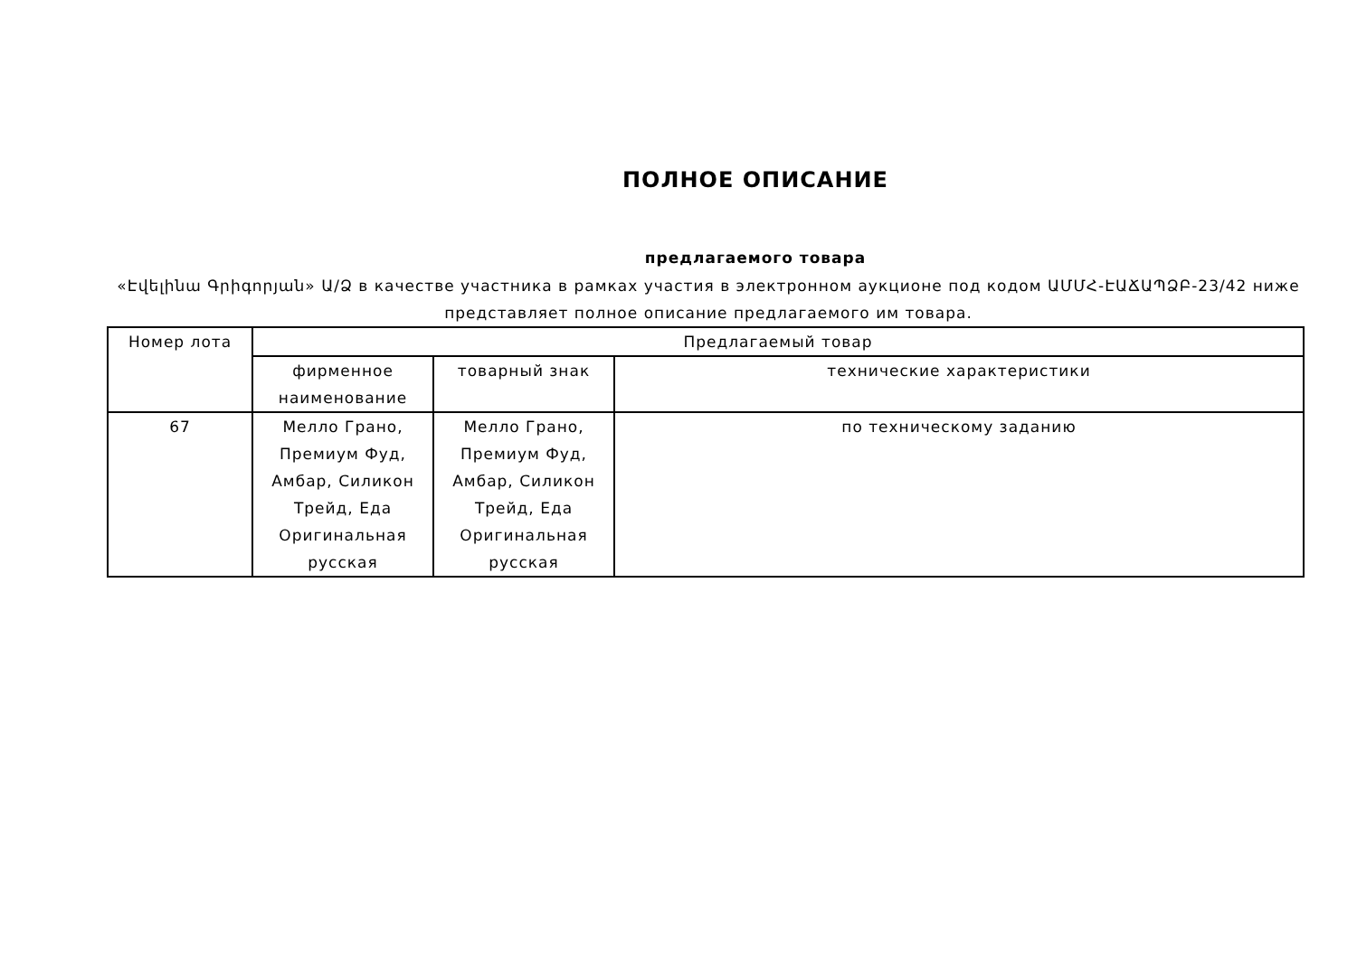ПОЛНОЕ ОПИСАНИЕ
предлагаемого товара
«Էվելինա Գրիգորյան» Ա/Ձ в качестве участника в рамках участия в электронном аукционе под кодом ԱՄՄՀ-ԷԱՃԱՊՁԲ-23/42 ниже представляет полное описание предлагаемого им товара.
| Номер лота | Предлагаемый товар | | |
| --- | --- | --- | --- |
| | фирменное наименование | товарный знак | технические характеристики |
| 67 | Мелло Грано, Премиум Фуд, Амбар, Силикон Трейд, Еда Оригинальная русская | Мелло Грано, Премиум Фуд, Амбар, Силикон Трейд, Еда Оригинальная русская | по техническому заданию |